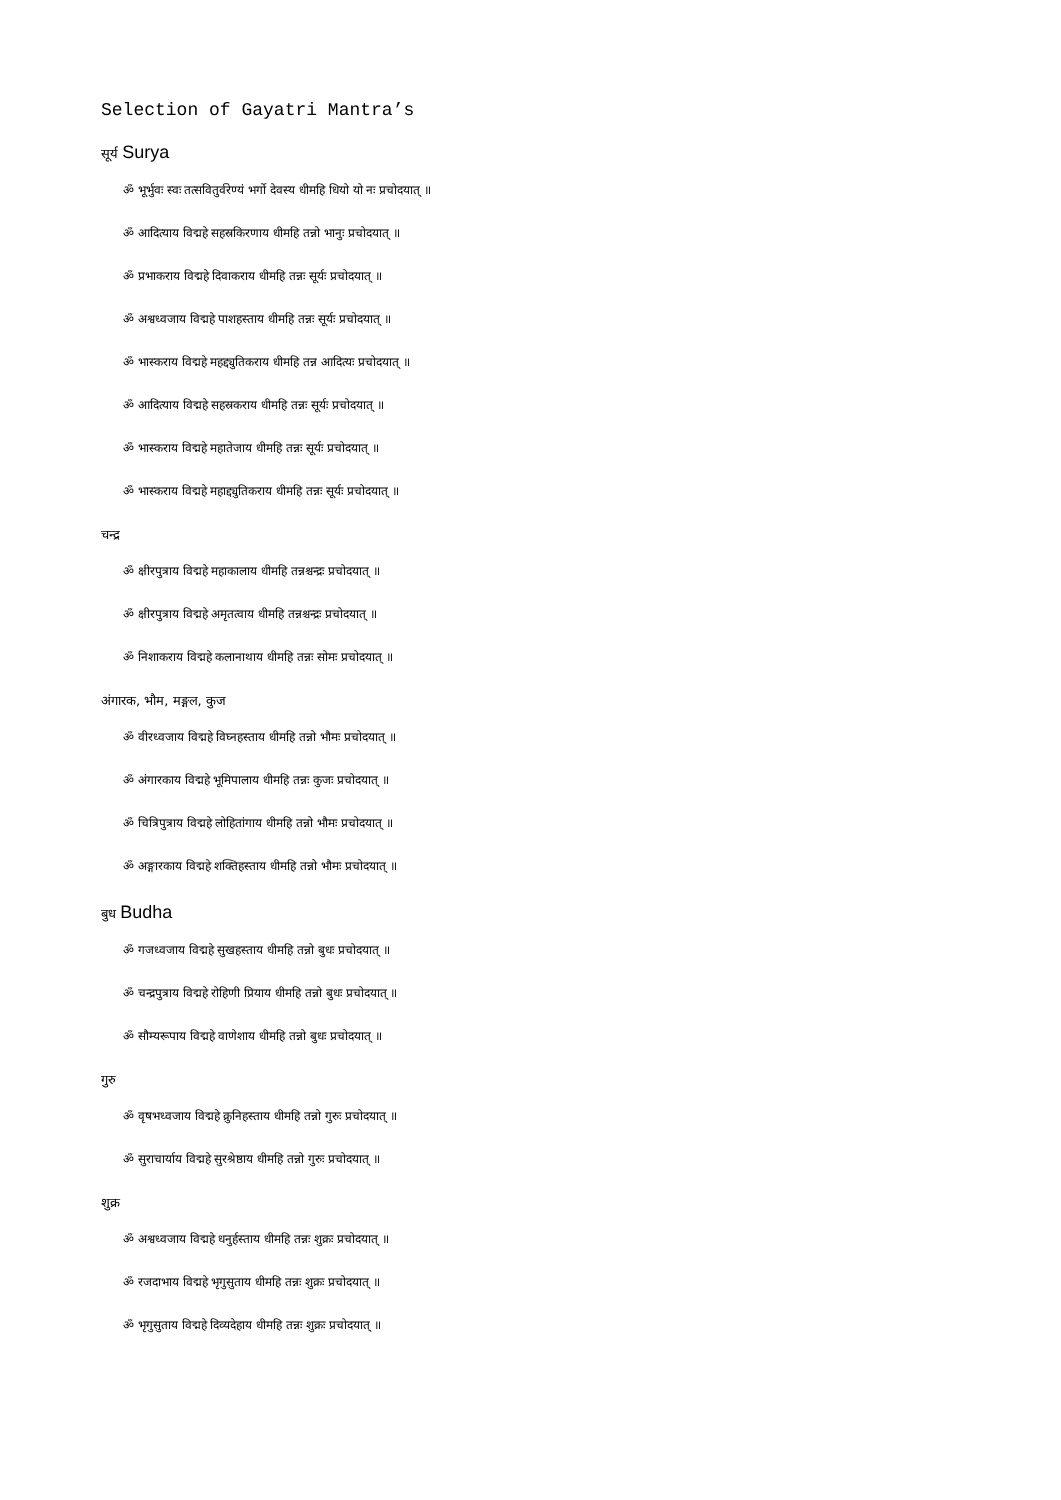Selection of Gayatri Mantra’s
सूर्य Surya
ॐ भूर्भुवः स्वः तत्सवितुर्वरेण्यं भर्गो देवस्य धीमहि धियो यो नः प्रचोदयात् ॥
ॐ आदित्याय विद्महे सहस्रकिरणाय धीमहि तन्नो भानुः प्रचोदयात् ॥
ॐ प्रभाकराय विद्महे दिवाकराय धीमहि तन्नः सूर्यः प्रचोदयात् ॥
ॐ अश्वध्वजाय विद्महे पाशहस्ताय धीमहि तन्नः सूर्यः प्रचोदयात् ॥
ॐ भास्कराय विद्महे महद्द्युतिकराय धीमहि तन्न आदित्यः प्रचोदयात् ॥
ॐ आदित्याय विद्महे सहस्रकराय धीमहि तन्नः सूर्यः प्रचोदयात् ॥
ॐ भास्कराय विद्महे महातेजाय धीमहि तन्नः सूर्यः प्रचोदयात् ॥
ॐ भास्कराय विद्महे महाद्द्युतिकराय धीमहि तन्नः सूर्यः प्रचोदयात् ॥
चन्द्र
ॐ क्षीरपुत्राय विद्महे महाकालाय धीमहि तन्नश्चन्द्रः प्रचोदयात् ॥
ॐ क्षीरपुत्राय विद्महे अमृतत्वाय धीमहि तन्नश्चन्द्रः प्रचोदयात् ॥
ॐ निशाकराय विद्महे कलानाथाय धीमहि तन्नः सोमः प्रचोदयात् ॥
अंगारक, भौम, मङ्गल, कुज
ॐ वीरध्वजाय विद्महे विघ्नहस्ताय धीमहि तन्नो भौमः प्रचोदयात् ॥
ॐ अंगारकाय विद्महे भूमिपालाय धीमहि तन्नः कुजः प्रचोदयात् ॥
ॐ चित्रिपुत्राय विद्महे लोहितांगाय धीमहि तन्नो भौमः प्रचोदयात् ॥
ॐ अङ्गारकाय विद्महे शक्तिहस्ताय धीमहि तन्नो भौमः प्रचोदयात् ॥
बुध Budha
ॐ गजध्वजाय विद्महे सुखहस्ताय धीमहि तन्नो बुधः प्रचोदयात् ॥
ॐ चन्द्रपुत्राय विद्महे रोहिणी प्रियाय धीमहि तन्नो बुधः प्रचोदयात् ॥
ॐ सौम्यरूपाय विद्महे वाणेशाय धीमहि तन्नो बुधः प्रचोदयात् ॥
गुरु
ॐ वृषभध्वजाय विद्महे क्रुनिहस्ताय धीमहि तन्नो गुरुः प्रचोदयात् ॥
ॐ सुराचार्याय विद्महे सुरश्रेष्ठाय धीमहि तन्नो गुरुः प्रचोदयात् ॥
शुक्र
ॐ अश्वध्वजाय विद्महे धनुर्हस्ताय धीमहि तन्नः शुक्रः प्रचोदयात् ॥
ॐ रजदाभाय विद्महे भृगुसुताय धीमहि तन्नः शुक्रः प्रचोदयात् ॥
ॐ भृगुसुताय विद्महे दिव्यदेहाय धीमहि तन्नः शुक्रः प्रचोदयात् ॥